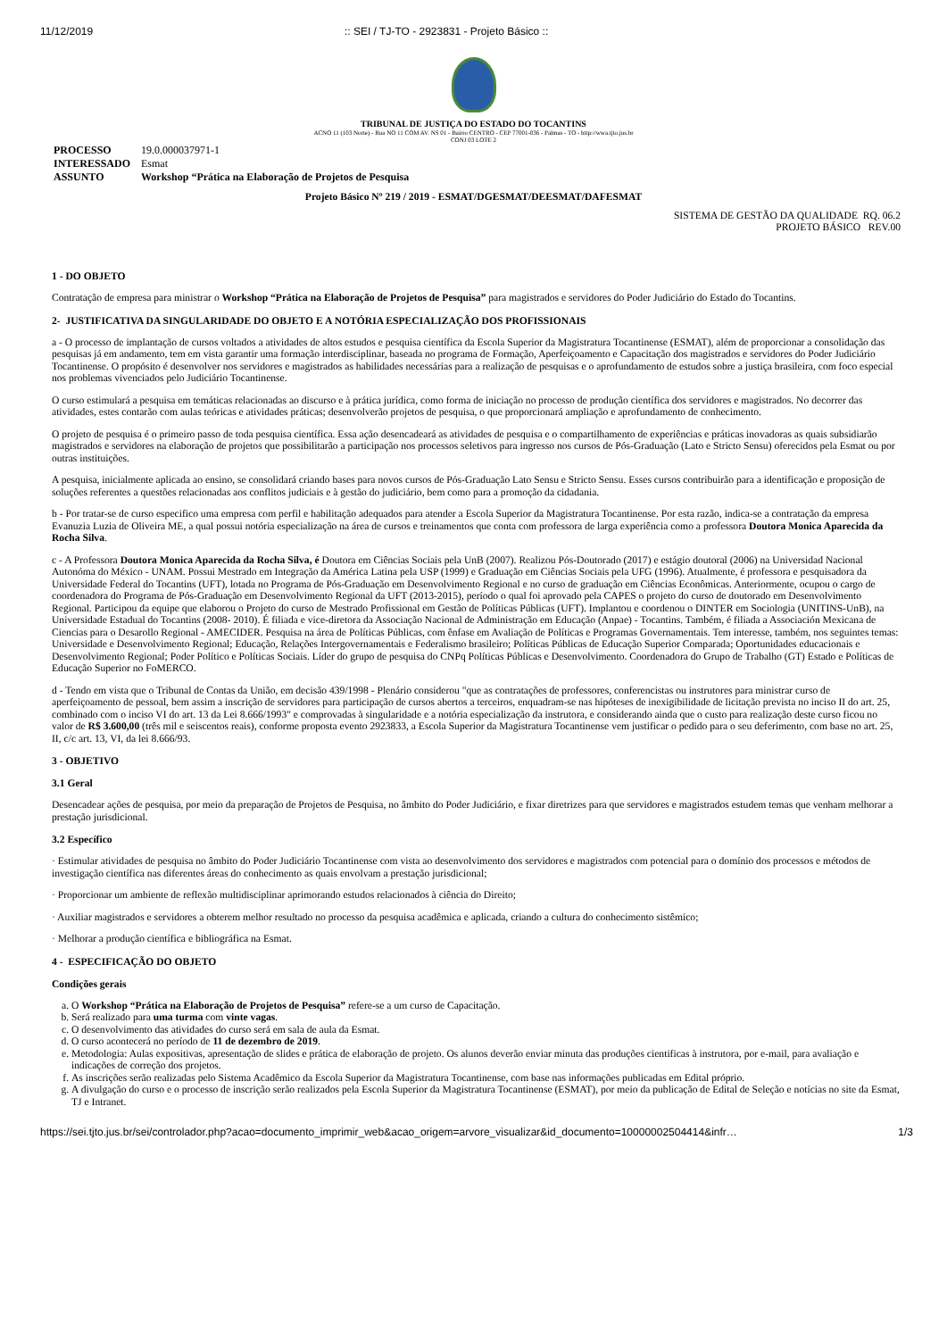11/12/2019:: SEI / TJ-TO - 2923831 - Projeto Básico ::
TRIBUNAL DE JUSTIÇA DO ESTADO DO TOCANTINS
ACNO 11 (103 Norte) - Rua NO 11 COM AV. NS 01 - Bairro CENTRO - CEP 77001-036 - Palmas - TO - http://wwa.tjto.jus.br
CONJ 03 LOTE 2
| PROCESSO | 19.0.000037971-1 |
| INTERESSADO | Esmat |
| ASSUNTO | Workshop “Prática na Elaboração de Projetos de Pesquisa |
Projeto Básico Nº 219 / 2019 - ESMAT/DGESMAT/DEESMAT/DAFESMAT
SISTEMA DE GESTÃO DA QUALIDADE RQ. 06.2
PROJETO BÁSICO REV.00
1 - DO OBJETO
Contratação de empresa para ministrar o Workshop “Prática na Elaboração de Projetos de Pesquisa” para magistrados e servidores do Poder Judiciário do Estado do Tocantins.
2- JUSTIFICATIVA DA SINGULARIDADE DO OBJETO E A NOTÓRIA ESPECIALIZAÇÃO DOS PROFISSIONAIS
a - O processo de implantação de cursos voltados a atividades de altos estudos e pesquisa científica da Escola Superior da Magistratura Tocantinense (ESMAT), além de proporcionar a consolidação das pesquisas já em andamento, tem em vista garantir uma formação interdisciplinar, baseada no programa de Formação, Aperfeiçoamento e Capacitação dos magistrados e servidores do Poder Judiciário Tocantinense. O propósito é desenvolver nos servidores e magistrados as habilidades necessárias para a realização de pesquisas e o aprofundamento de estudos sobre a justiça brasileira, com foco especial nos problemas vivenciados pelo Judiciário Tocantinense.
O curso estimulará a pesquisa em temáticas relacionadas ao discurso e à prática jurídica, como forma de iniciação no processo de produção científica dos servidores e magistrados. No decorrer das atividades, estes contarão com aulas teóricas e atividades práticas; desenvolverão projetos de pesquisa, o que proporcionará ampliação e aprofundamento de conhecimento.
O projeto de pesquisa é o primeiro passo de toda pesquisa científica. Essa ação desencadeará as atividades de pesquisa e o compartilhamento de experiências e práticas inovadoras as quais subsidiarão magistrados e servidores na elaboração de projetos que possibilitarão a participação nos processos seletivos para ingresso nos cursos de Pós-Graduação (Lato e Stricto Sensu) oferecidos pela Esmat ou por outras instituições.
A pesquisa, inicialmente aplicada ao ensino, se consolidará criando bases para novos cursos de Pós-Graduação Lato Sensu e Stricto Sensu. Esses cursos contribuirão para a identificação e proposição de soluções referentes a questões relacionadas aos conflitos judiciais e à gestão do judiciário, bem como para a promoção da cidadania.
b - Por tratar-se de curso especifico uma empresa com perfil e habilitação adequados para atender a Escola Superior da Magistratura Tocantinense. Por esta razão, indica-se a contratação da empresa Evanuzia Luzia de Oliveira ME, a qual possui notória especialização na área de cursos e treinamentos que conta com professora de larga experiência como a professora Doutora Monica Aparecida da Rocha Silva.
c - A Professora Doutora Monica Aparecida da Rocha Silva, é Doutora em Ciências Sociais pela UnB (2007). Realizou Pós-Doutorado (2017) e estágio doutoral (2006) na Universidad Nacional Autonóma do México - UNAM. Possui Mestrado em Integração da América Latina pela USP (1999) e Graduação em Ciências Sociais pela UFG (1996). Atualmente, é professora e pesquisadora da Universidade Federal do Tocantins (UFT), lotada no Programa de Pós-Graduação em Desenvolvimento Regional e no curso de graduação em Ciências Econômicas. Anteriormente, ocupou o cargo de coordenadora do Programa de Pós-Graduação em Desenvolvimento Regional da UFT (2013-2015), período o qual foi aprovado pela CAPES o projeto do curso de doutorado em Desenvolvimento Regional. Participou da equipe que elaborou o Projeto do curso de Mestrado Profissional em Gestão de Políticas Públicas (UFT). Implantou e coordenou o DINTER em Sociologia (UNITINS-UnB), na Universidade Estadual do Tocantins (2008- 2010). É filiada e vice-diretora da Associação Nacional de Administração em Educação (Anpae) - Tocantins. Também, é filiada a Associación Mexicana de Ciencias para o Desarollo Regional - AMECIDER. Pesquisa na área de Políticas Públicas, com ênfase em Avaliação de Políticas e Programas Governamentais. Tem interesse, também, nos seguintes temas: Universidade e Desenvolvimento Regional; Educação, Relações Intergovernamentais e Federalismo brasileiro; Políticas Públicas de Educação Superior Comparada; Oportunidades educacionais e Desenvolvimento Regional; Poder Político e Políticas Sociais. Líder do grupo de pesquisa do CNPq Políticas Públicas e Desenvolvimento. Coordenadora do Grupo de Trabalho (GT) Estado e Políticas de Educação Superior no FoMERCO.
d - Tendo em vista que o Tribunal de Contas da União, em decisão 439/1998 - Plenário considerou "que as contratações de professores, conferencistas ou instrutores para ministrar curso de aperfeiçoamento de pessoal, bem assim a inscrição de servidores para participação de cursos abertos a terceiros, enquadram-se nas hipóteses de inexigibilidade de licitação prevista no inciso II do art. 25, combinado com o inciso VI do art. 13 da Lei 8.666/1993" e comprovadas à singularidade e a notória especialização da instrutora, e considerando ainda que o custo para realização deste curso ficou no valor de R$ 3.600,00 (três mil e seiscentos reais), conforme proposta evento 2923833, a Escola Superior da Magistratura Tocantinense vem justificar o pedido para o seu deferimento, com base no art. 25, II, c/c art. 13, VI, da lei 8.666/93.
3 - OBJETIVO
3.1 Geral
Desencadear ações de pesquisa, por meio da preparação de Projetos de Pesquisa, no âmbito do Poder Judiciário, e fixar diretrizes para que servidores e magistrados estudem temas que venham melhorar a prestação jurisdicional.
3.2 Específico
· Estimular atividades de pesquisa no âmbito do Poder Judiciário Tocantinense com vista ao desenvolvimento dos servidores e magistrados com potencial para o domínio dos processos e métodos de investigação científica nas diferentes áreas do conhecimento as quais envolvam a prestação jurisdicional;
· Proporcionar um ambiente de reflexão multidisciplinar aprimorando estudos relacionados à ciência do Direito;
· Auxiliar magistrados e servidores a obterem melhor resultado no processo da pesquisa acadêmica e aplicada, criando a cultura do conhecimento sistêmico;
· Melhorar a produção científica e bibliográfica na Esmat.
4 - ESPECIFICAÇÃO DO OBJETO
Condições gerais
a. O Workshop “Prática na Elaboração de Projetos de Pesquisa” refere-se a um curso de Capacitação.
b. Será realizado para uma turma com vinte vagas.
c. O desenvolvimento das atividades do curso será em sala de aula da Esmat.
d. O curso acontecerá no período de 11 de dezembro de 2019.
e. Metodologia: Aulas expositivas, apresentação de slides e prática de elaboração de projeto. Os alunos deverão enviar minuta das produções cientificas à instrutora, por e-mail, para avaliação e indicações de correção dos projetos.
f. As inscrições serão realizadas pelo Sistema Acadêmico da Escola Superior da Magistratura Tocantinense, com base nas informações publicadas em Edital próprio.
g. A divulgação do curso e o processo de inscrição serão realizados pela Escola Superior da Magistratura Tocantinense (ESMAT), por meio da publicação de Edital de Seleção e notícias no site da Esmat, TJ e Intranet.
https://sei.tjto.jus.br/sei/controlador.php?acao=documento_imprimir_web&acao_origem=arvore_visualizar&id_documento=10000002504414&infr… 1/3